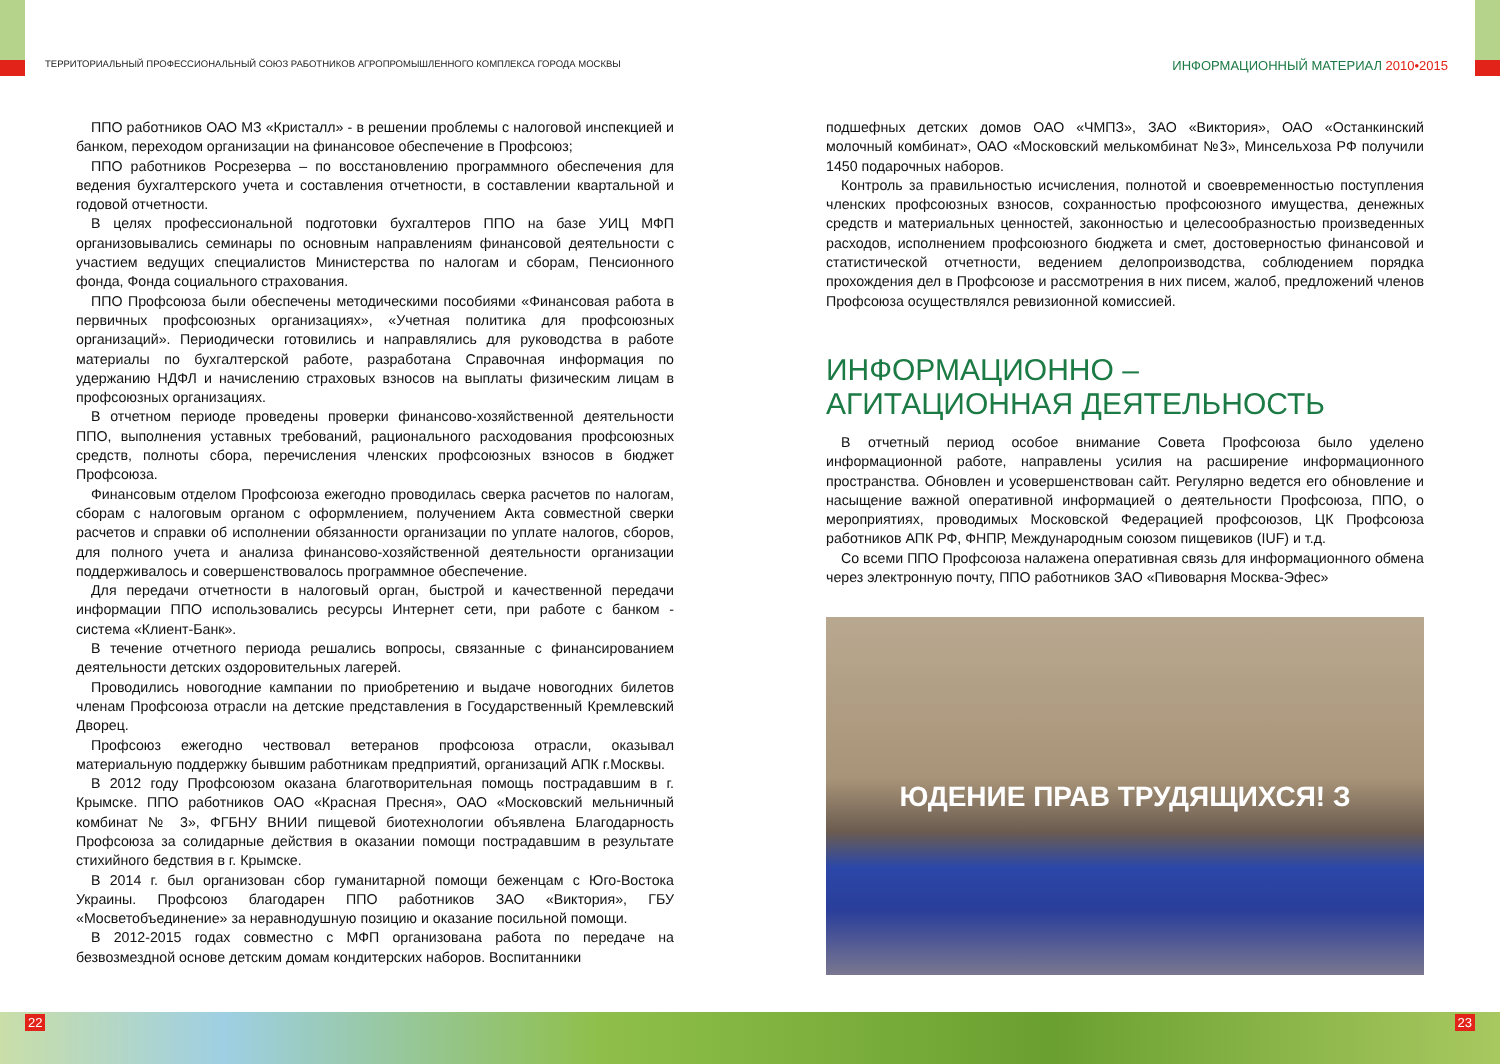ТЕРРИТОРИАЛЬНЫЙ ПРОФЕССИОНАЛЬНЫЙ СОЮЗ РАБОТНИКОВ АГРОПРОМЫШЛЕННОГО КОМПЛЕКСА ГОРОДА МОСКВЫ
ИНФОРМАЦИОННЫЙ МАТЕРИАЛ 2010•2015
ППО работников ОАО МЗ «Кристалл» - в решении проблемы с налоговой инспекцией и банком, переходом организации на финансовое обеспечение в Профсоюз;
ППО работников Росрезерва – по восстановлению программного обеспечения для ведения бухгалтерского учета и составления отчетности, в составлении квартальной и годовой отчетности.
В целях профессиональной подготовки бухгалтеров ППО на базе УИЦ МФП организовывались семинары по основным направлениям финансовой деятельности с участием ведущих специалистов Министерства по налогам и сборам, Пенсионного фонда, Фонда социального страхования.
ППО Профсоюза были обеспечены методическими пособиями «Финансовая работа в первичных профсоюзных организациях», «Учетная политика для профсоюзных организаций». Периодически готовились и направлялись для руководства в работе материалы по бухгалтерской работе, разработана Справочная информация по удержанию НДФЛ и начислению страховых взносов на выплаты физическим лицам в профсоюзных организациях.
В отчетном периоде проведены проверки финансово-хозяйственной деятельности ППО, выполнения уставных требований, рационального расходования профсоюзных средств, полноты сбора, перечисления членских профсоюзных взносов в бюджет Профсоюза.
Финансовым отделом Профсоюза ежегодно проводилась сверка расчетов по налогам, сборам с налоговым органом с оформлением, получением Акта совместной сверки расчетов и справки об исполнении обязанности организации по уплате налогов, сборов, для полного учета и анализа финансово-хозяйственной деятельности организации поддерживалось и совершенствовалось программное обеспечение.
Для передачи отчетности в налоговый орган, быстрой и качественной передачи информации ППО использовались ресурсы Интернет сети, при работе с банком - система «Клиент-Банк».
В течение отчетного периода решались вопросы, связанные с финансированием деятельности детских оздоровительных лагерей.
Проводились новогодние кампании по приобретению и выдаче новогодних билетов членам Профсоюза отрасли на детские представления в Государственный Кремлевский Дворец.
Профсоюз ежегодно чествовал ветеранов профсоюза отрасли, оказывал материальную поддержку бывшим работникам предприятий, организаций АПК г.Москвы.
В 2012 году Профсоюзом оказана благотворительная помощь пострадавшим в г. Крымске. ППО работников ОАО «Красная Пресня», ОАО «Московский мельничный комбинат № 3», ФГБНУ ВНИИ пищевой биотехнологии объявлена Благодарность Профсоюза за солидарные действия в оказании помощи пострадавшим в результате стихийного бедствия в г. Крымске.
В 2014 г. был организован сбор гуманитарной помощи беженцам с Юго-Востока Украины. Профсоюз благодарен ППО работников ЗАО «Виктория», ГБУ «Мосветобъединение» за неравнодушную позицию и оказание посильной помощи.
В 2012-2015 годах совместно с МФП организована работа по передаче на безвозмездной основе детским домам кондитерских наборов. Воспитанники
подшефных детских домов ОАО «ЧМПЗ», ЗАО «Виктория», ОАО «Останкинский молочный комбинат», ОАО «Московский мелькомбинат №3», Минсельхоза РФ получили 1450 подарочных наборов.
Контроль за правильностью исчисления, полнотой и своевременностью поступления членских профсоюзных взносов, сохранностью профсоюзного имущества, денежных средств и материальных ценностей, законностью и целесообразностью произведенных расходов, исполнением профсоюзного бюджета и смет, достоверностью финансовой и статистической отчетности, ведением делопроизводства, соблюдением порядка прохождения дел в Профсоюзе и рассмотрения в них писем, жалоб, предложений членов Профсоюза осуществлялся ревизионной комиссией.
ИНФОРМАЦИОННО –
АГИТАЦИОННАЯ ДЕЯТЕЛЬНОСТЬ
В отчетный период особое внимание Совета Профсоюза было уделено информационной работе, направлены усилия на расширение информационного пространства. Обновлен и усовершенствован сайт. Регулярно ведется его обновление и насыщение важной оперативной информацией о деятельности Профсоюза, ППО, о мероприятиях, проводимых Московской Федерацией профсоюзов, ЦК Профсоюза работников АПК РФ, ФНПР, Международным союзом пищевиков (IUF) и т.д.
Со всеми ППО Профсоюза налажена оперативная связь для информационного обмена через электронную почту, ППО работников ЗАО «Пивоварня Москва-Эфес»
ЮДЕНИЕ ПРАВ ТРУДЯЩИХСЯ! З
22 23